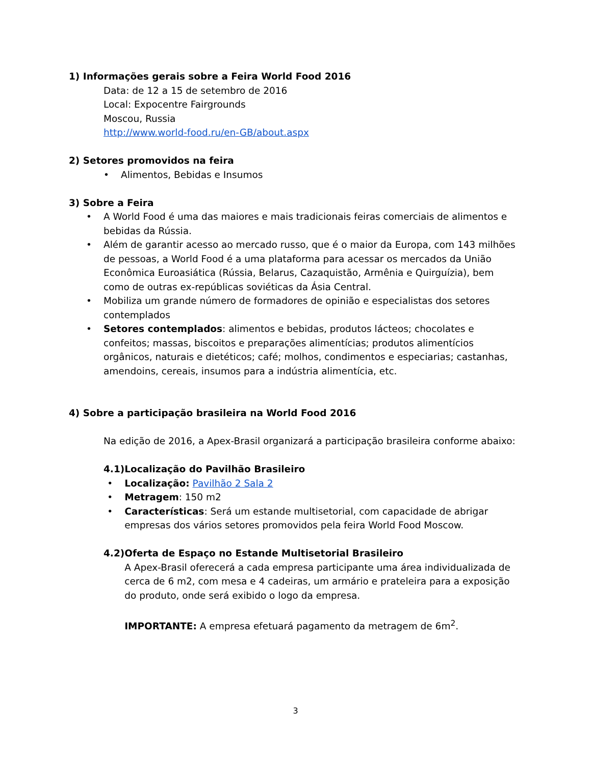1) Informações gerais sobre a Feira World Food 2016
Data: de 12 a 15 de setembro de 2016
Local: Expocentre Fairgrounds
Moscou, Russia
http://www.world-food.ru/en-GB/about.aspx
2) Setores promovidos na feira
• Alimentos, Bebidas e Insumos
3) Sobre a Feira
• A World Food é uma das maiores e mais tradicionais feiras comerciais de alimentos e bebidas da Rússia.
• Além de garantir acesso ao mercado russo, que é o maior da Europa, com 143 milhões de pessoas, a World Food é a uma plataforma para acessar os mercados da União Econômica Euroasiática (Rússia, Belarus, Cazaquistão, Armênia e Quirguízia), bem como de outras ex-repúblicas soviéticas da Ásia Central.
• Mobiliza um grande número de formadores de opinião e especialistas dos setores contemplados
• Setores contemplados: alimentos e bebidas, produtos lácteos; chocolates e confeitos; massas, biscoitos e preparações alimentícias; produtos alimentícios orgânicos, naturais e dietéticos; café; molhos, condimentos e especiarias; castanhas, amendoins, cereais, insumos para a indústria alimentícia, etc.
4) Sobre a participação brasileira na World Food 2016
Na edição de 2016, a Apex-Brasil organizará a participação brasileira conforme abaixo:
4.1) Localização do Pavilhão Brasileiro
• Localização: Pavilhão 2 Sala 2
• Metragem: 150 m2
• Características: Será um estande multisetorial, com capacidade de abrigar empresas dos vários setores promovidos pela feira World Food Moscow.
4.2) Oferta de Espaço no Estande Multisetorial Brasileiro
A Apex-Brasil oferecerá a cada empresa participante uma área individualizada de cerca de 6 m2, com mesa e 4 cadeiras, um armário e prateleira para a exposição do produto, onde será exibido o logo da empresa.
IMPORTANTE: A empresa efetuará pagamento da metragem de 6m<sup>2</sup>.
3